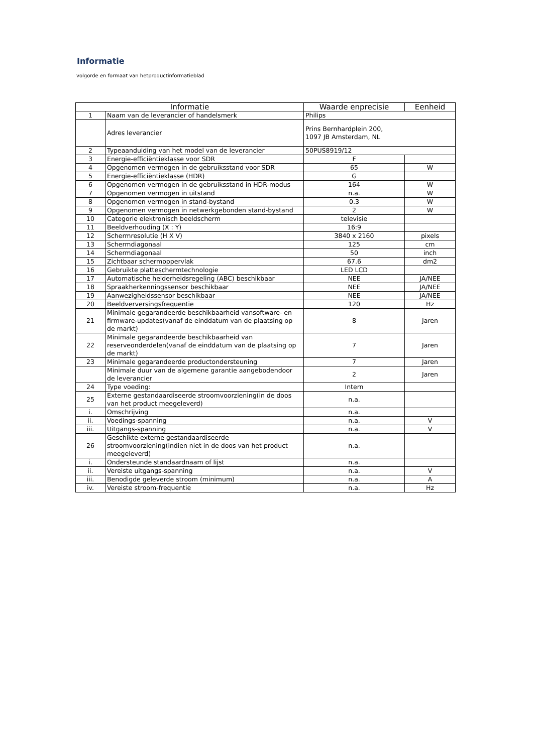Informatie
volgorde en formaat van hetproductinformatieblad
| Informatie | | Waarde enprecisie | Eenheid |
| --- | --- | --- | --- |
| 1 | Naam van de leverancier of handelsmerk | Philips | |
| | Adres leverancier | Prins Bernhardplein 200, 1097 JB Amsterdam, NL | |
| 2 | Typeaanduiding van het model van de leverancier | 50PUS8919/12 | |
| 3 | Energie-efficiëntieklasse voor SDR | F | |
| 4 | Opgenomen vermogen in de gebruiksstand voor SDR | 65 | W |
| 5 | Energie-efficiëntieklasse (HDR) | G | |
| 6 | Opgenomen vermogen in de gebruiksstand in HDR-modus | 164 | W |
| 7 | Opgenomen vermogen in uitstand | n.a. | W |
| 8 | Opgenomen vermogen in stand-bystand | 0.3 | W |
| 9 | Opgenomen vermogen in netwerkgebonden stand-bystand | 2 | W |
| 10 | Categorie elektronisch beeldscherm | televisie | |
| 11 | Beeldverhouding (X : Y) | 16:9 | |
| 12 | Schermresolutie (H X V) | 3840 x 2160 | pixels |
| 13 | Schermdiagonaal | 125 | cm |
| 14 | Schermdiagonaal | 50 | inch |
| 15 | Zichtbaar schermoppervlak | 67.6 | dm2 |
| 16 | Gebruikte platteschermtechnologie | LED LCD | |
| 17 | Automatische helderheidsregeling (ABC) beschikbaar | NEE | JA/NEE |
| 18 | Spraakherkenningssensor beschikbaar | NEE | JA/NEE |
| 19 | Aanwezigheidssensor beschikbaar | NEE | JA/NEE |
| 20 | Beeldverversingsfrequentie | 120 | Hz |
| 21 | Minimale gegarandeerde beschikbaarheid vansoftware- en firmware-updates(vanaf de einddatum van de plaatsing op de markt) | 8 | Jaren |
| 22 | Minimale gegarandeerde beschikbaarheid van reserveonderdelen(vanaf de einddatum van de plaatsing op de markt) | 7 | Jaren |
| 23 | Minimale gegarandeerde productondersteuning | 7 | Jaren |
| | Minimale duur van de algemene garantie aangebodendoor de leverancier | 2 | Jaren |
| 24 | Type voeding: | Intern | |
| 25 | Externe gestandaardiseerde stroomvoorziening(in de doos van het product meegeleverd) | n.a. | |
| i. | Omschrijving | n.a. | |
| ii. | Voedings-spanning | n.a. | V |
| iii. | Uitgangs-spanning | n.a. | V |
| 26 | Geschikte externe gestandaardiseerde stroomvoorziening(indien niet in de doos van het product meegeleverd) | n.a. | |
| i. | Ondersteunde standaardnaam of lijst | n.a. | |
| ii. | Vereiste uitgangs-spanning | n.a. | V |
| iii. | Benodigde geleverde stroom (minimum) | n.a. | A |
| iv. | Vereiste stroom-frequentie | n.a. | Hz |